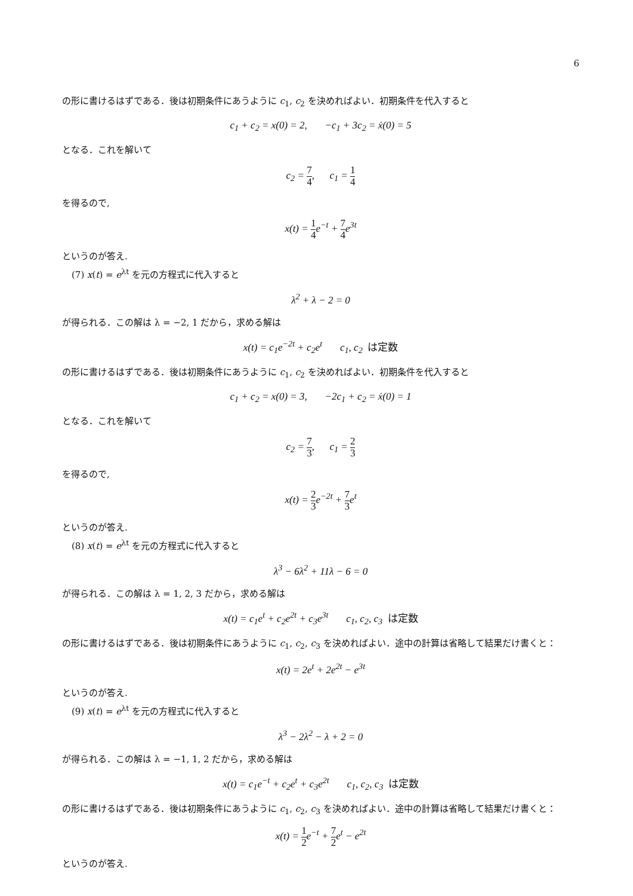6
の形に書けるはずである．後は初期条件にあうように c<sub>1</sub>, c<sub>2</sub> を決めればよい．初期条件を代入すると
c<sub>1</sub> + c<sub>2</sub> = x(0) = 2, −c<sub>1</sub> + 3c<sub>2</sub> = ẋ(0) = 5
となる．これを解いて
c<sub>2</sub> = 7 4, c<sub>1</sub> = 1 4
を得るので,
x(t) = 1 4e<sup>−t</sup> + 7 4e<sup>3t</sup>
というのが答え.
(7) x(t) = e<sup>λt</sup> を元の方程式に代入すると
λ<sup>2</sup> + λ − 2 = 0
が得られる．この解は λ = −2, 1 だから，求める解は
x(t) = c<sub>1</sub>e<sup>−2t</sup> + c<sub>2</sub>e<sup>t</sup> c<sub>1</sub>, c<sub>2</sub> は定数
の形に書けるはずである．後は初期条件にあうように c<sub>1</sub>, c<sub>2</sub> を決めればよい．初期条件を代入すると
c<sub>1</sub> + c<sub>2</sub> = x(0) = 3, −2c<sub>1</sub> + c<sub>2</sub> = ẋ(0) = 1
となる．これを解いて
c<sub>2</sub> = 7 3, c<sub>1</sub> = 2 3
を得るので,
x(t) = 2 3e<sup>−2t</sup> + 7 3e<sup>t</sup>
というのが答え.
(8) x(t) = e<sup>λt</sup> を元の方程式に代入すると
λ<sup>3</sup> − 6λ<sup>2</sup> + 11λ − 6 = 0
が得られる．この解は λ = 1, 2, 3 だから，求める解は
x(t) = c<sub>1</sub>e<sup>t</sup> + c<sub>2</sub>e<sup>2t</sup> + c<sub>3</sub>e<sup>3t</sup> c<sub>1</sub>, c<sub>2</sub>, c<sub>3</sub> は定数
の形に書けるはずである．後は初期条件にあうように c<sub>1</sub>, c<sub>2</sub>, c<sub>3</sub> を決めればよい．途中の計算は省略して結果だけ書くと：
x(t) = 2e<sup>t</sup> + 2e<sup>2t</sup> − e<sup>3t</sup>
というのが答え.
(9) x(t) = e<sup>λt</sup> を元の方程式に代入すると
λ<sup>3</sup> − 2λ<sup>2</sup> − λ + 2 = 0
が得られる．この解は λ = −1, 1, 2 だから，求める解は
x(t) = c<sub>1</sub>e<sup>−t</sup> + c<sub>2</sub>e<sup>t</sup> + c<sub>3</sub>e<sup>2t</sup> c<sub>1</sub>, c<sub>2</sub>, c<sub>3</sub> は定数
の形に書けるはずである．後は初期条件にあうように c<sub>1</sub>, c<sub>2</sub>, c<sub>3</sub> を決めればよい．途中の計算は省略して結果だけ書くと：
x(t) = 1 2e<sup>−t</sup> + 7 2e<sup>t</sup> − e<sup>2t</sup>
というのが答え.